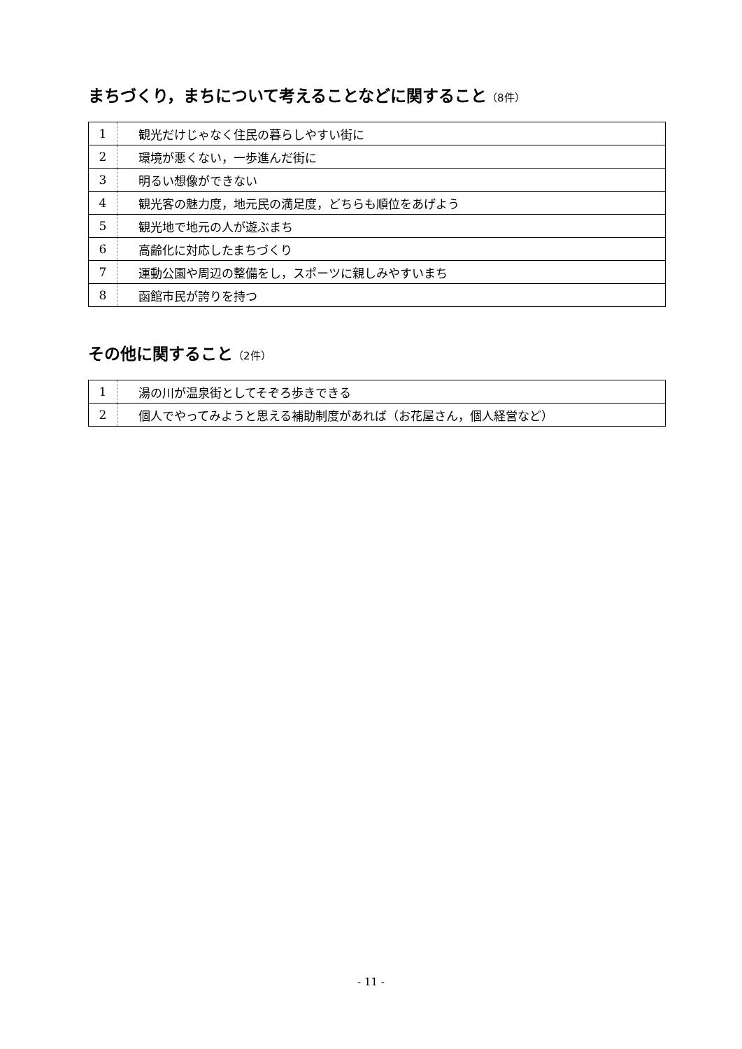まちづくり，まちについて考えることなどに関すること（8件）
| 1 | 観光だけじゃなく住民の暮らしやすい街に |
| 2 | 環境が悪くない，一歩進んだ街に |
| 3 | 明るい想像ができない |
| 4 | 観光客の魅力度，地元民の満足度，どちらも順位をあげよう |
| 5 | 観光地で地元の人が遊ぶまち |
| 6 | 高齢化に対応したまちづくり |
| 7 | 運動公園や周辺の整備をし，スポーツに親しみやすいまち |
| 8 | 函館市民が誇りを持つ |
その他に関すること（2件）
| 1 | 湯の川が温泉街としてそぞろ歩きできる |
| 2 | 個人でやってみようと思える補助制度があれば（お花屋さん，個人経営など） |
- 11 -